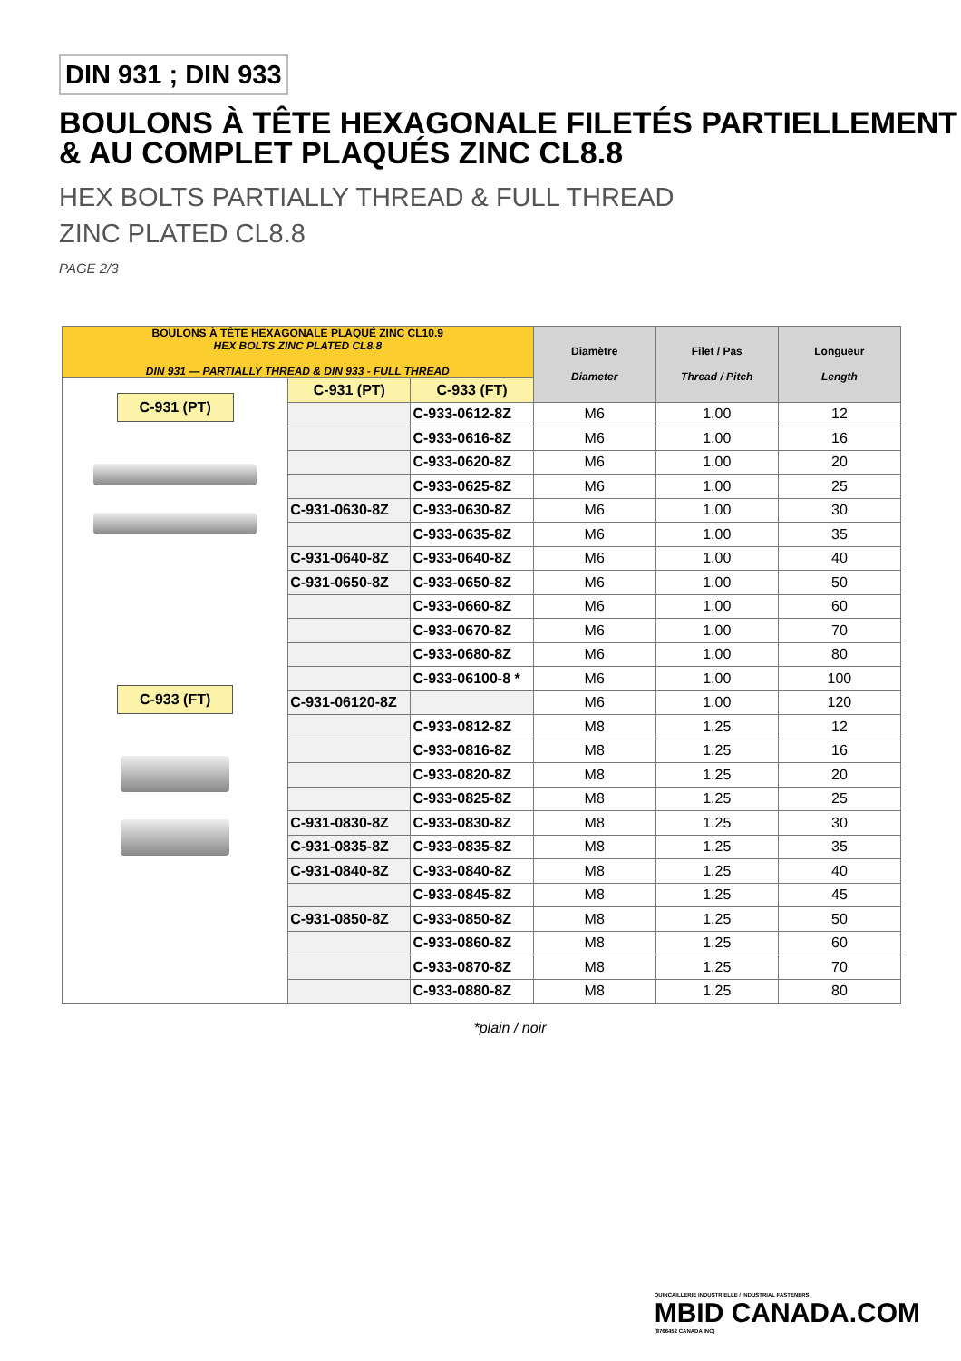DIN 931 ; DIN 933
BOULONS À TÊTE HEXAGONALE FILETÉS PARTIELLEMENT & AU COMPLET PLAQUÉS ZINC CL8.8
HEX BOLTS PARTIALLY THREAD & FULL THREAD
ZINC PLATED CL8.8
PAGE 2/3
| BOULONS À TÊTE HEXAGONALE PLAQUÉ ZINC CL10.9 HEX BOLTS ZINC PLATED CL8.8 DIN 931 — PARTIALLY THREAD & DIN 933 - FULL THREAD | | | Diamètre Diameter | Filet / Pas Thread / Pitch | Longueur Length |
| C-931 (PT) C-933 (FT) | C-931 (PT) | C-933 (FT) | | | |
| | | C-933-0612-8Z | M6 | 1.00 | 12 |
| | | C-933-0616-8Z | M6 | 1.00 | 16 |
| | | C-933-0620-8Z | M6 | 1.00 | 20 |
| | | C-933-0625-8Z | M6 | 1.00 | 25 |
| | C-931-0630-8Z | C-933-0630-8Z | M6 | 1.00 | 30 |
| | | C-933-0635-8Z | M6 | 1.00 | 35 |
| | C-931-0640-8Z | C-933-0640-8Z | M6 | 1.00 | 40 |
| | C-931-0650-8Z | C-933-0650-8Z | M6 | 1.00 | 50 |
| | | C-933-0660-8Z | M6 | 1.00 | 60 |
| | | C-933-0670-8Z | M6 | 1.00 | 70 |
| | | C-933-0680-8Z | M6 | 1.00 | 80 |
| | | C-933-06100-8 * | M6 | 1.00 | 100 |
| | C-931-06120-8Z | | M6 | 1.00 | 120 |
| | | C-933-0812-8Z | M8 | 1.25 | 12 |
| | | C-933-0816-8Z | M8 | 1.25 | 16 |
| | | C-933-0820-8Z | M8 | 1.25 | 20 |
| | | C-933-0825-8Z | M8 | 1.25 | 25 |
| | C-931-0830-8Z | C-933-0830-8Z | M8 | 1.25 | 30 |
| | C-931-0835-8Z | C-933-0835-8Z | M8 | 1.25 | 35 |
| | C-931-0840-8Z | C-933-0840-8Z | M8 | 1.25 | 40 |
| | | C-933-0845-8Z | M8 | 1.25 | 45 |
| | C-931-0850-8Z | C-933-0850-8Z | M8 | 1.25 | 50 |
| | | C-933-0860-8Z | M8 | 1.25 | 60 |
| | | C-933-0870-8Z | M8 | 1.25 | 70 |
| | | C-933-0880-8Z | M8 | 1.25 | 80 |
*plain / noir
QUINCAILLERIE INDUSTRIELLE / INDUSTRIAL FASTENERS
MBID CANADA.COM
(8766452 CANADA INC)